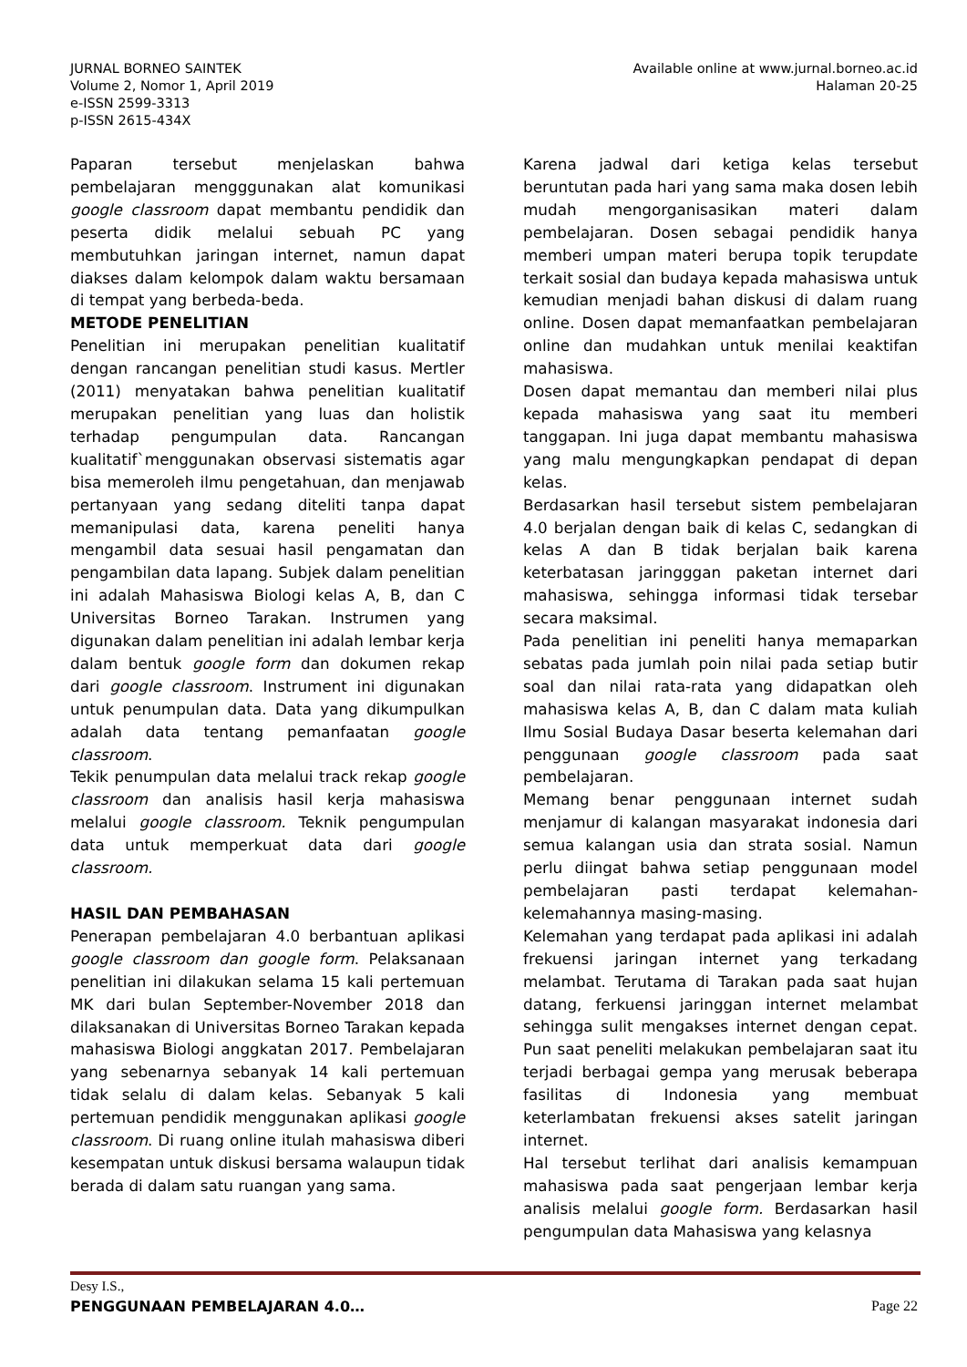JURNAL BORNEO SAINTEK
Volume 2, Nomor 1, April 2019
e-ISSN 2599-3313
p-ISSN 2615-434X
Available online at www.jurnal.borneo.ac.id
Halaman 20-25
Paparan tersebut menjelaskan bahwa pembelajaran mengggunakan alat komunikasi google classroom dapat membantu pendidik dan peserta didik melalui sebuah PC yang membutuhkan jaringan internet, namun dapat diakses dalam kelompok dalam waktu bersamaan di tempat yang berbeda-beda.
METODE PENELITIAN
Penelitian ini merupakan penelitian kualitatif dengan rancangan penelitian studi kasus. Mertler (2011) menyatakan bahwa penelitian kualitatif merupakan penelitian yang luas dan holistik terhadap pengumpulan data. Rancangan kualitatif`menggunakan observasi sistematis agar bisa memeroleh ilmu pengetahuan, dan menjawab pertanyaan yang sedang diteliti tanpa dapat memanipulasi data, karena peneliti hanya mengambil data sesuai hasil pengamatan dan pengambilan data lapang. Subjek dalam penelitian ini adalah Mahasiswa Biologi kelas A, B, dan C Universitas Borneo Tarakan. Instrumen yang digunakan dalam penelitian ini adalah lembar kerja dalam bentuk google form dan dokumen rekap dari google classroom. Instrument ini digunakan untuk penumpulan data. Data yang dikumpulkan adalah data tentang pemanfaatan google classroom.
Tekik penumpulan data melalui track rekap google classroom dan analisis hasil kerja mahasiswa melalui google classroom. Teknik pengumpulan data untuk memperkuat data dari google classroom.
HASIL DAN PEMBAHASAN
Penerapan pembelajaran 4.0 berbantuan aplikasi google classroom dan google form. Pelaksanaan penelitian ini dilakukan selama 15 kali pertemuan MK dari bulan September-November 2018 dan dilaksanakan di Universitas Borneo Tarakan kepada mahasiswa Biologi anggkatan 2017. Pembelajaran yang sebenarnya sebanyak 14 kali pertemuan tidak selalu di dalam kelas. Sebanyak 5 kali pertemuan pendidik menggunakan aplikasi google classroom. Di ruang online itulah mahasiswa diberi kesempatan untuk diskusi bersama walaupun tidak berada di dalam satu ruangan yang sama.
Karena jadwal dari ketiga kelas tersebut beruntutan pada hari yang sama maka dosen lebih mudah mengorganisasikan materi dalam pembelajaran. Dosen sebagai pendidik hanya memberi umpan materi berupa topik terupdate terkait sosial dan budaya kepada mahasiswa untuk kemudian menjadi bahan diskusi di dalam ruang online. Dosen dapat memanfaatkan pembelajaran online dan mudahkan untuk menilai keaktifan mahasiswa.
Dosen dapat memantau dan memberi nilai plus kepada mahasiswa yang saat itu memberi tanggapan. Ini juga dapat membantu mahasiswa yang malu mengungkapkan pendapat di depan kelas.
Berdasarkan hasil tersebut sistem pembelajaran 4.0 berjalan dengan baik di kelas C, sedangkan di kelas A dan B tidak berjalan baik karena keterbatasan jaringggan paketan internet dari mahasiswa, sehingga informasi tidak tersebar secara maksimal.
Pada penelitian ini peneliti hanya memaparkan sebatas pada jumlah poin nilai pada setiap butir soal dan nilai rata-rata yang didapatkan oleh mahasiswa kelas A, B, dan C dalam mata kuliah Ilmu Sosial Budaya Dasar beserta kelemahan dari penggunaan google classroom pada saat pembelajaran.
Memang benar penggunaan internet sudah menjamur di kalangan masyarakat indonesia dari semua kalangan usia dan strata sosial. Namun perlu diingat bahwa setiap penggunaan model pembelajaran pasti terdapat kelemahan-kelemahannya masing-masing.
Kelemahan yang terdapat pada aplikasi ini adalah frekuensi jaringan internet yang terkadang melambat. Terutama di Tarakan pada saat hujan datang, ferkuensi jaringgan internet melambat sehingga sulit mengakses internet dengan cepat. Pun saat peneliti melakukan pembelajaran saat itu terjadi berbagai gempa yang merusak beberapa fasilitas di Indonesia yang membuat keterlambatan frekuensi akses satelit jaringan internet.
Hal tersebut terlihat dari analisis kemampuan mahasiswa pada saat pengerjaan lembar kerja analisis melalui google form. Berdasarkan hasil pengumpulan data Mahasiswa yang kelasnya
Desy I.S.,
PENGGUNAAN PEMBELAJARAN 4.0… Page 22